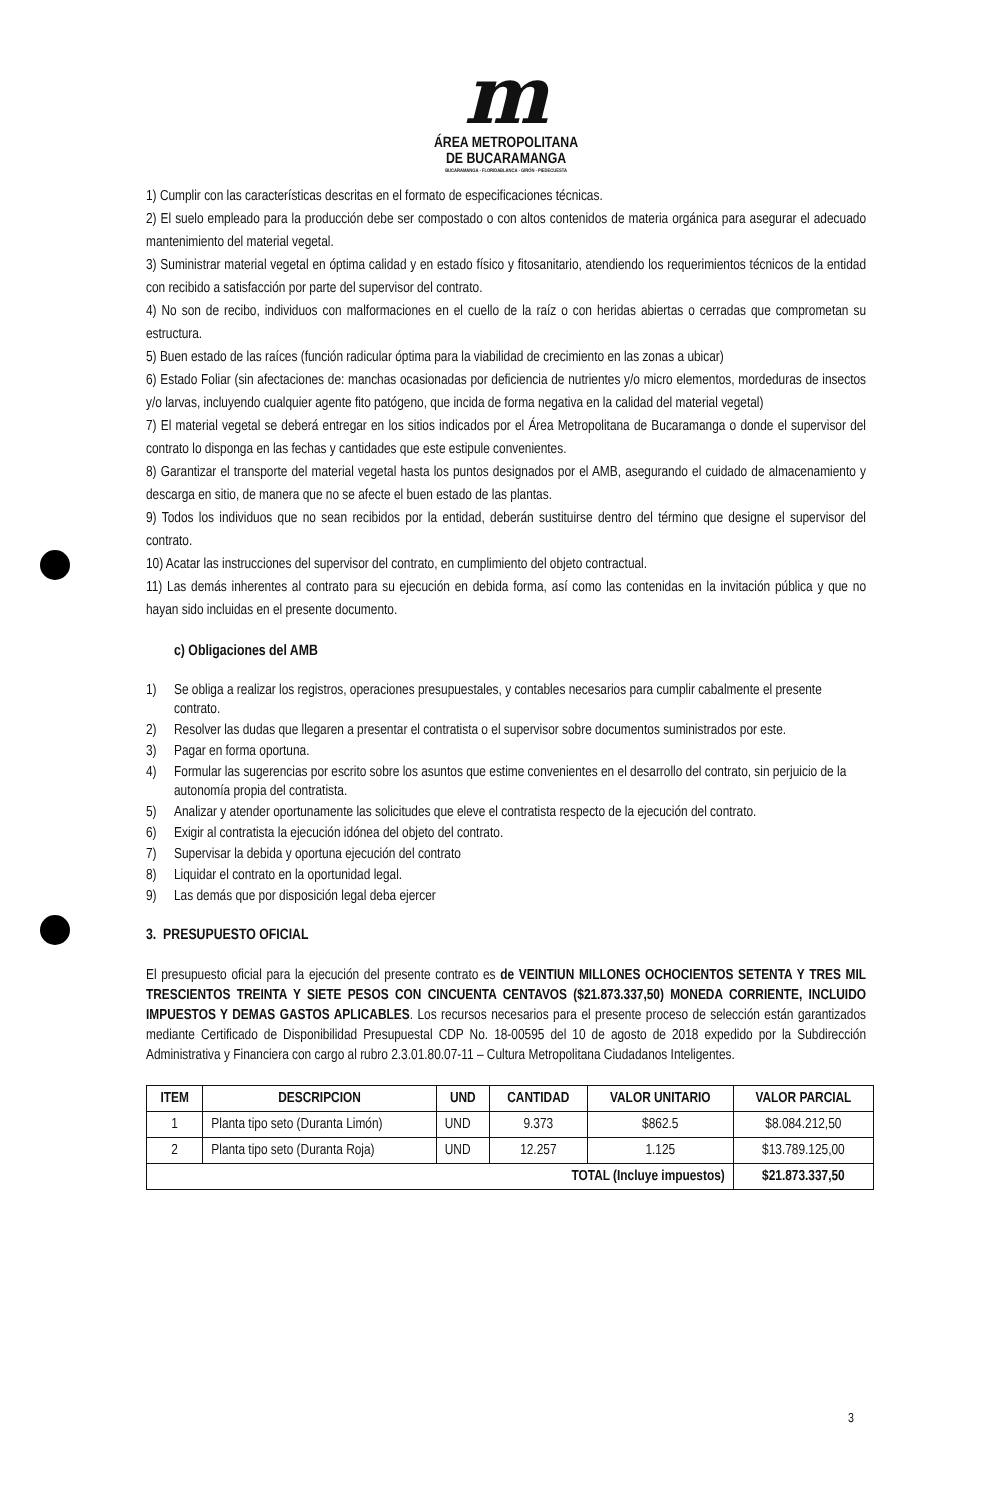m
ÁREA METROPOLITANA
DE BUCARAMANGA
BUCARAMANGA · FLORIDABLANCA · GIRÓN · PIEDECUESTA
1) Cumplir con las características descritas en el formato de especificaciones técnicas.
2) El suelo empleado para la producción debe ser compostado o con altos contenidos de materia orgánica para asegurar el adecuado mantenimiento del material vegetal.
3) Suministrar material vegetal en óptima calidad y en estado físico y fitosanitario, atendiendo los requerimientos técnicos de la entidad con recibido a satisfacción por parte del supervisor del contrato.
4) No son de recibo, individuos con malformaciones en el cuello de la raíz o con heridas abiertas o cerradas que comprometan su estructura.
5) Buen estado de las raíces (función radicular óptima para la viabilidad de crecimiento en las zonas a ubicar)
6) Estado Foliar (sin afectaciones de: manchas ocasionadas por deficiencia de nutrientes y/o micro elementos, mordeduras de insectos y/o larvas, incluyendo cualquier agente fito patógeno, que incida de forma negativa en la calidad del material vegetal)
7) El material vegetal se deberá entregar en los sitios indicados por el Área Metropolitana de Bucaramanga o donde el supervisor del contrato lo disponga en las fechas y cantidades que este estipule convenientes.
8) Garantizar el transporte del material vegetal hasta los puntos designados por el AMB, asegurando el cuidado de almacenamiento y descarga en sitio, de manera que no se afecte el buen estado de las plantas.
9) Todos los individuos que no sean recibidos por la entidad, deberán sustituirse dentro del término que designe el supervisor del contrato.
10) Acatar las instrucciones del supervisor del contrato, en cumplimiento del objeto contractual.
11) Las demás inherentes al contrato para su ejecución en debida forma, así como las contenidas en la invitación pública y que no hayan sido incluidas en el presente documento.
c) Obligaciones del AMB
1) Se obliga a realizar los registros, operaciones presupuestales, y contables necesarios para cumplir cabalmente el presente contrato.
2) Resolver las dudas que llegaren a presentar el contratista o el supervisor sobre documentos suministrados por este.
3) Pagar en forma oportuna.
4) Formular las sugerencias por escrito sobre los asuntos que estime convenientes en el desarrollo del contrato, sin perjuicio de la autonomía propia del contratista.
5) Analizar y atender oportunamente las solicitudes que eleve el contratista respecto de la ejecución del contrato.
6) Exigir al contratista la ejecución idónea del objeto del contrato.
7) Supervisar la debida y oportuna ejecución del contrato
8) Liquidar el contrato en la oportunidad legal.
9) Las demás que por disposición legal deba ejercer
3. PRESUPUESTO OFICIAL
El presupuesto oficial para la ejecución del presente contrato es de VEINTIUN MILLONES OCHOCIENTOS SETENTA Y TRES MIL TRESCIENTOS TREINTA Y SIETE PESOS CON CINCUENTA CENTAVOS ($21.873.337,50) MONEDA CORRIENTE, INCLUIDO IMPUESTOS Y DEMAS GASTOS APLICABLES. Los recursos necesarios para el presente proceso de selección están garantizados mediante Certificado de Disponibilidad Presupuestal CDP No. 18-00595 del 10 de agosto de 2018 expedido por la Subdirección Administrativa y Financiera con cargo al rubro 2.3.01.80.07-11 – Cultura Metropolitana Ciudadanos Inteligentes.
| ITEM | DESCRIPCION | UND | CANTIDAD | VALOR UNITARIO | VALOR PARCIAL |
| --- | --- | --- | --- | --- | --- |
| 1 | Planta tipo seto (Duranta Limón) | UND | 9.373 | $862.5 | $8.084.212,50 |
| 2 | Planta tipo seto (Duranta Roja) | UND | 12.257 | 1.125 | $13.789.125,00 |
| TOTAL (Incluye impuestos) | | | | | $21.873.337,50 |
3